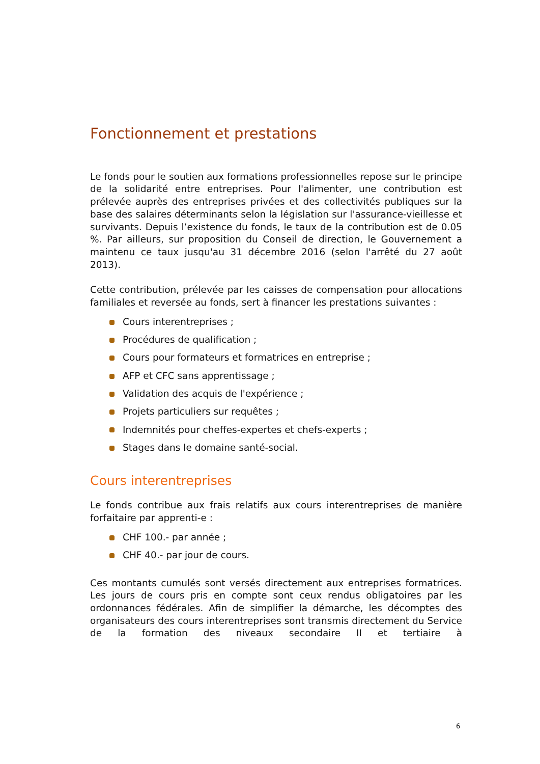Fonctionnement et prestations
Le fonds pour le soutien aux formations professionnelles repose sur le principe de la solidarité entre entreprises. Pour l'alimenter, une contribution est prélevée auprès des entreprises privées et des collectivités publiques sur la base des salaires déterminants selon la législation sur l'assurance-vieillesse et survivants. Depuis l’existence du fonds, le taux de la contribution est de 0.05 %. Par ailleurs, sur proposition du Conseil de direction, le Gouvernement a maintenu ce taux jusqu'au 31 décembre 2016 (selon l'arrêté du 27 août 2013).
Cette contribution, prélevée par les caisses de compensation pour allocations familiales et reversée au fonds, sert à financer les prestations suivantes :
Cours interentreprises ;
Procédures de qualification ;
Cours pour formateurs et formatrices en entreprise ;
AFP et CFC sans apprentissage ;
Validation des acquis de l'expérience ;
Projets particuliers sur requêtes ;
Indemnités pour cheffes-expertes et chefs-experts ;
Stages dans le domaine santé-social.
Cours interentreprises
Le fonds contribue aux frais relatifs aux cours interentreprises de manière forfaitaire par apprenti-e :
CHF 100.- par année ;
CHF 40.- par jour de cours.
Ces montants cumulés sont versés directement aux entreprises formatrices. Les jours de cours pris en compte sont ceux rendus obligatoires par les ordonnances fédérales. Afin de simplifier la démarche, les décomptes des organisateurs des cours interentreprises sont transmis directement du Service de la formation des niveaux secondaire II et tertiaire à
6